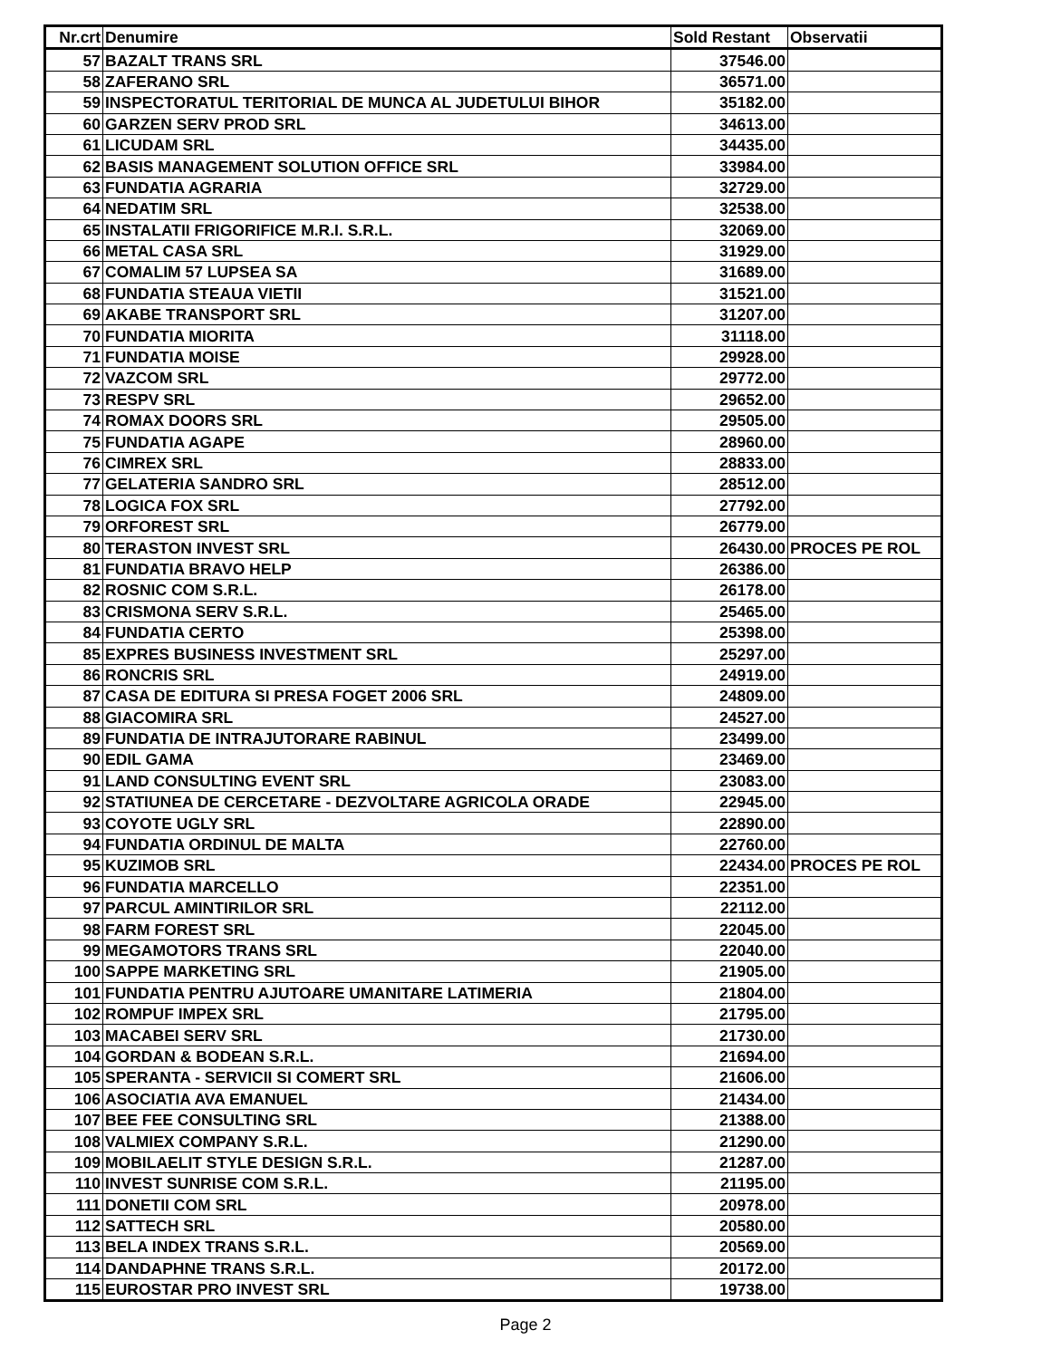| Nr.crt | Denumire | Sold Restant | Observatii |
| --- | --- | --- | --- |
| 57 | BAZALT TRANS SRL | 37546.00 | |
| 58 | ZAFERANO SRL | 36571.00 | |
| 59 | INSPECTORATUL TERITORIAL DE MUNCA AL JUDETULUI BIHOR | 35182.00 | |
| 60 | GARZEN SERV PROD SRL | 34613.00 | |
| 61 | LICUDAM SRL | 34435.00 | |
| 62 | BASIS MANAGEMENT SOLUTION OFFICE SRL | 33984.00 | |
| 63 | FUNDATIA AGRARIA | 32729.00 | |
| 64 | NEDATIM SRL | 32538.00 | |
| 65 | INSTALATII FRIGORIFICE M.R.I. S.R.L. | 32069.00 | |
| 66 | METAL CASA SRL | 31929.00 | |
| 67 | COMALIM 57 LUPSEA SA | 31689.00 | |
| 68 | FUNDATIA STEAUA VIETII | 31521.00 | |
| 69 | AKABE TRANSPORT SRL | 31207.00 | |
| 70 | FUNDATIA MIORITA | 31118.00 | |
| 71 | FUNDATIA MOISE | 29928.00 | |
| 72 | VAZCOM SRL | 29772.00 | |
| 73 | RESPV SRL | 29652.00 | |
| 74 | ROMAX DOORS SRL | 29505.00 | |
| 75 | FUNDATIA AGAPE | 28960.00 | |
| 76 | CIMREX SRL | 28833.00 | |
| 77 | GELATERIA SANDRO SRL | 28512.00 | |
| 78 | LOGICA FOX SRL | 27792.00 | |
| 79 | ORFOREST SRL | 26779.00 | |
| 80 | TERASTON INVEST SRL | 26430.00 | PROCES PE ROL |
| 81 | FUNDATIA BRAVO HELP | 26386.00 | |
| 82 | ROSNIC COM S.R.L. | 26178.00 | |
| 83 | CRISMONA SERV S.R.L. | 25465.00 | |
| 84 | FUNDATIA CERTO | 25398.00 | |
| 85 | EXPRES BUSINESS INVESTMENT SRL | 25297.00 | |
| 86 | RONCRIS SRL | 24919.00 | |
| 87 | CASA DE EDITURA SI PRESA FOGET 2006 SRL | 24809.00 | |
| 88 | GIACOMIRA SRL | 24527.00 | |
| 89 | FUNDATIA DE INTRAJUTORARE RABINUL | 23499.00 | |
| 90 | EDIL GAMA | 23469.00 | |
| 91 | LAND CONSULTING EVENT SRL | 23083.00 | |
| 92 | STATIUNEA DE CERCETARE - DEZVOLTARE AGRICOLA ORADE | 22945.00 | |
| 93 | COYOTE UGLY SRL | 22890.00 | |
| 94 | FUNDATIA ORDINUL DE MALTA | 22760.00 | |
| 95 | KUZIMOB SRL | 22434.00 | PROCES PE ROL |
| 96 | FUNDATIA MARCELLO | 22351.00 | |
| 97 | PARCUL AMINTIRILOR SRL | 22112.00 | |
| 98 | FARM FOREST SRL | 22045.00 | |
| 99 | MEGAMOTORS TRANS SRL | 22040.00 | |
| 100 | SAPPE MARKETING SRL | 21905.00 | |
| 101 | FUNDATIA PENTRU AJUTOARE UMANITARE LATIMERIA | 21804.00 | |
| 102 | ROMPUF IMPEX SRL | 21795.00 | |
| 103 | MACABEI SERV SRL | 21730.00 | |
| 104 | GORDAN & BODEAN S.R.L. | 21694.00 | |
| 105 | SPERANTA - SERVICII SI COMERT SRL | 21606.00 | |
| 106 | ASOCIATIA AVA EMANUEL | 21434.00 | |
| 107 | BEE FEE CONSULTING SRL | 21388.00 | |
| 108 | VALMIEX COMPANY S.R.L. | 21290.00 | |
| 109 | MOBILAELIT STYLE DESIGN S.R.L. | 21287.00 | |
| 110 | INVEST SUNRISE COM S.R.L. | 21195.00 | |
| 111 | DONETII COM SRL | 20978.00 | |
| 112 | SATTECH SRL | 20580.00 | |
| 113 | BELA INDEX TRANS S.R.L. | 20569.00 | |
| 114 | DANDAPHNE TRANS S.R.L. | 20172.00 | |
| 115 | EUROSTAR PRO INVEST SRL | 19738.00 | |
Page 2